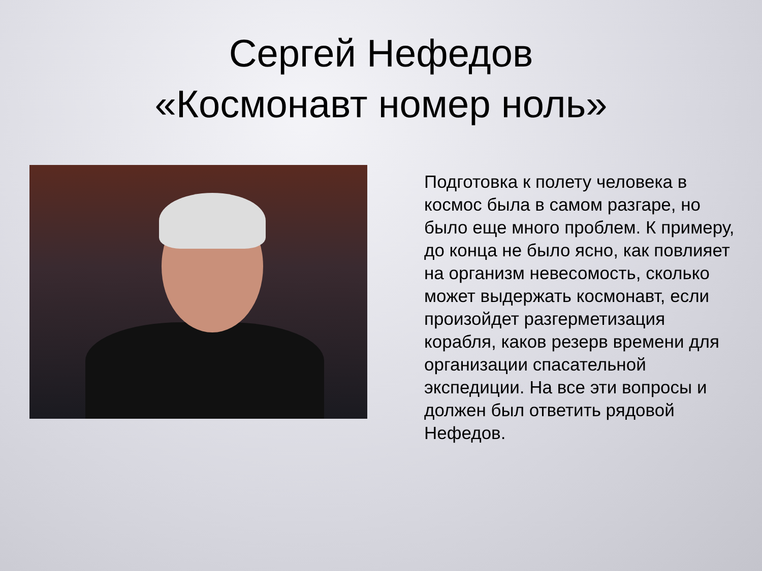Сергей Нефедов
«Космонавт номер ноль»
Подготовка к полету человека в космос была в самом разгаре, но было еще много проблем. К примеру, до конца не было ясно, как повлияет на организм невесомость, сколько может выдержать космонавт, если произойдет разгерметизация корабля, каков резерв времени для организации спасательной экспедиции. На все эти вопросы и должен был ответить рядовой Нефедов.